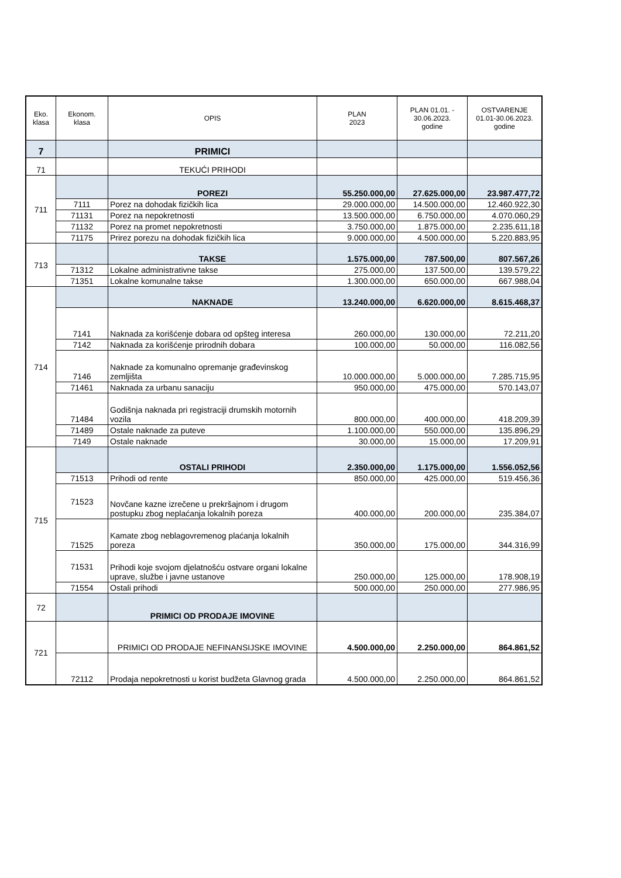| Eko. klasa | Ekonom. klasa | OPIS | PLAN 2023 | PLAN 01.01. - 30.06.2023. godine | OSTVARENJE 01.01-30.06.2023. godine |
| --- | --- | --- | --- | --- | --- |
| 7 | | PRIMICI | | | |
| 71 | | TEKUĆI PRIHODI | | | |
| 711 | | POREZI | 55.250.000,00 | 27.625.000,00 | 23.987.477,72 |
| | 7111 | Porez na dohodak fizičkih lica | 29.000.000,00 | 14.500.000,00 | 12.460.922,30 |
| | 71131 | Porez na nepokretnosti | 13.500.000,00 | 6.750.000,00 | 4.070.060,29 |
| | 71132 | Porez na promet nepokretnosti | 3.750.000,00 | 1.875.000,00 | 2.235.611,18 |
| | 71175 | Prirez porezu na dohodak fizičkih lica | 9.000.000,00 | 4.500.000,00 | 5.220.883,95 |
| 713 | | TAKSE | 1.575.000,00 | 787.500,00 | 807.567,26 |
| | 71312 | Lokalne administrativne takse | 275.000,00 | 137.500,00 | 139.579,22 |
| | 71351 | Lokalne komunalne takse | 1.300.000,00 | 650.000,00 | 667.988,04 |
| 714 | | NAKNADE | 13.240.000,00 | 6.620.000,00 | 8.615.468,37 |
| | 7141 | Naknada za korišćenje dobara od opšteg interesa | 260.000,00 | 130.000,00 | 72.211,20 |
| | 7142 | Naknada za korišćenje prirodnih dobara | 100.000,00 | 50.000,00 | 116.082,56 |
| | 7146 | Naknade za komunalno opremanje građevinskog zemljišta | 10.000.000,00 | 5.000.000,00 | 7.285.715,95 |
| | 71461 | Naknada za urbanu sanaciju | 950.000,00 | 475.000,00 | 570.143,07 |
| | 71484 | Godišnja naknada pri registraciji drumskih motornih vozila | 800.000,00 | 400.000,00 | 418.209,39 |
| | 71489 | Ostale naknade za puteve | 1.100.000,00 | 550.000,00 | 135.896,29 |
| | 7149 | Ostale naknade | 30.000,00 | 15.000,00 | 17.209,91 |
| 715 | | OSTALI PRIHODI | 2.350.000,00 | 1.175.000,00 | 1.556.052,56 |
| | 71513 | Prihodi od rente | 850.000,00 | 425.000,00 | 519.456,36 |
| | 71523 | Novčane kazne izrečene u prekršajnom i drugom postupku zbog neplaćanja lokalnih poreza | 400.000,00 | 200.000,00 | 235.384,07 |
| | 71525 | Kamate zbog neblagovremenog plaćanja lokalnih poreza | 350.000,00 | 175.000,00 | 344.316,99 |
| | 71531 | Prihodi koje svojom djelatnošću ostvare organi lokalne uprave, službe i javne ustanove | 250.000,00 | 125.000,00 | 178.908,19 |
| | 71554 | Ostali prihodi | 500.000,00 | 250.000,00 | 277.986,95 |
| 72 | | PRIMICI OD PRODAJE IMOVINE | | | |
| 721 | | PRIMICI OD PRODAJE NEFINANSIJSKE IMOVINE | 4.500.000,00 | 2.250.000,00 | 864.861,52 |
| | 72112 | Prodaja nepokretnosti u korist budžeta Glavnog grada | 4.500.000,00 | 2.250.000,00 | 864.861,52 |